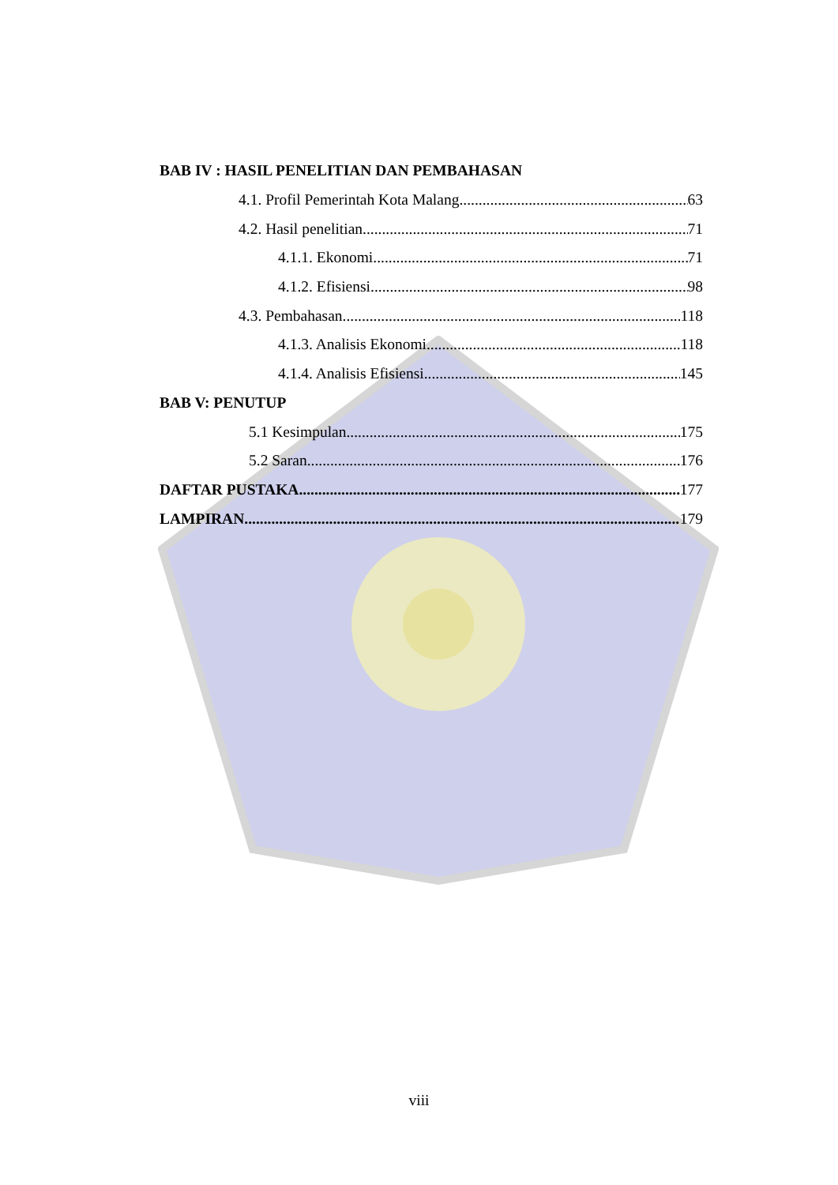BAB IV : HASIL PENELITIAN DAN PEMBAHASAN
4.1. Profil Pemerintah Kota Malang 63
4.2. Hasil penelitian 71
4.1.1. Ekonomi 71
4.1.2. Efisiensi 98
4.3. Pembahasan 118
4.1.3. Analisis Ekonomi 118
4.1.4. Analisis Efisiensi 145
BAB V: PENUTUP
5.1 Kesimpulan 175
5.2 Saran 176
DAFTAR PUSTAKA 177
LAMPIRAN 179
viii